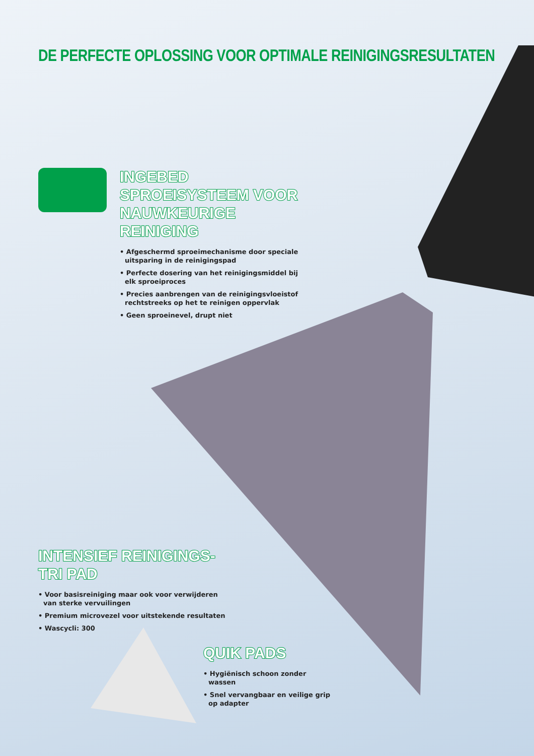DE PERFECTE OPLOSSING VOOR OPTIMALE REINIGINGSRESULTATEN
INGEBED SPROEISYSTEEM VOOR NAUWKEURIGE REINIGING
• Afgeschermd sproeimechanisme door speciale uitsparing in de reinigingspad
• Perfecte dosering van het reinigingsmiddel bij elk sproeiproces
• Precies aanbrengen van de reinigingsvloeistof rechtstreeks op het te reinigen oppervlak
• Geen sproeinevel, drupt niet
INTENSIEF REINIGINGS-TRI PAD
• Voor basisreiniging maar ook voor verwijderen van sterke vervuilingen
• Premium microvezel voor uitstekende resultaten
• Wascycli: 300
QUIK PADS
• Hygiënisch schoon zonder wassen
• Snel vervangbaar en veilige grip op adapter